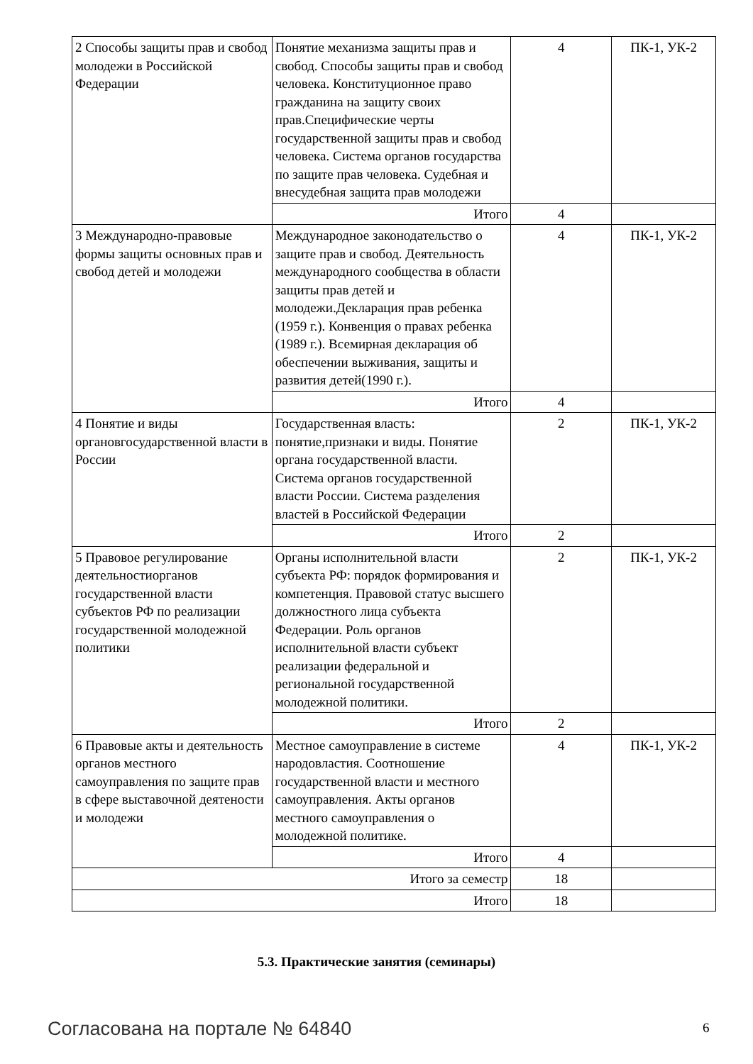| 2 Способы защиты прав и свобод молодежи в Российской Федерации | Понятие механизма защиты прав и свобод. Способы защиты прав и свобод человека. Конституционное право гражданина на защиту своих прав.Специфические черты государственной защиты прав и свобод человека. Система органов государства по защите прав человека. Судебная и внесудебная защита прав молодежи | 4 | ПК-1, УК-2 |
| | Итого | 4 | |
| 3 Международно-правовые формы защиты основных прав и свобод детей и молодежи | Международное законодательство о защите прав и свобод. Деятельность международного сообщества в области защиты прав детей и молодежи.Декларация прав ребенка (1959 г.). Конвенция о правах ребенка (1989 г.). Всемирная декларация об обеспечении выживания, защиты и развития детей(1990 г.). | 4 | ПК-1, УК-2 |
| | Итого | 4 | |
| 4 Понятие и виды органовгосударственной власти в России | Государственная власть: понятие,признаки и виды. Понятие органа государственной власти. Система органов государственной власти России. Система разделения властей в Российской Федерации | 2 | ПК-1, УК-2 |
| | Итого | 2 | |
| 5 Правовое регулирование деятельностиорганов государственной власти субъектов РФ по реализации государственной молодежной политики | Органы исполнительной власти субъекта РФ: порядок формирования и компетенция. Правовой статус высшего должностного лица субъекта Федерации. Роль органов исполнительной власти субъект реализации федеральной и региональной государственной молодежной политики. | 2 | ПК-1, УК-2 |
| | Итого | 2 | |
| 6 Правовые акты и деятельность органов местного самоуправления по защите прав в сфере выставочной деятености и молодежи | Местное самоуправление в системе народовластия. Соотношение государственной власти и местного самоуправления. Акты органов местного самоуправления о молодежной политике. | 4 | ПК-1, УК-2 |
| | Итого | 4 | |
| Итого за семестр | | 18 | |
| Итого | | 18 | |
5.3. Практические занятия (семинары)
Согласована на портале № 64840 6